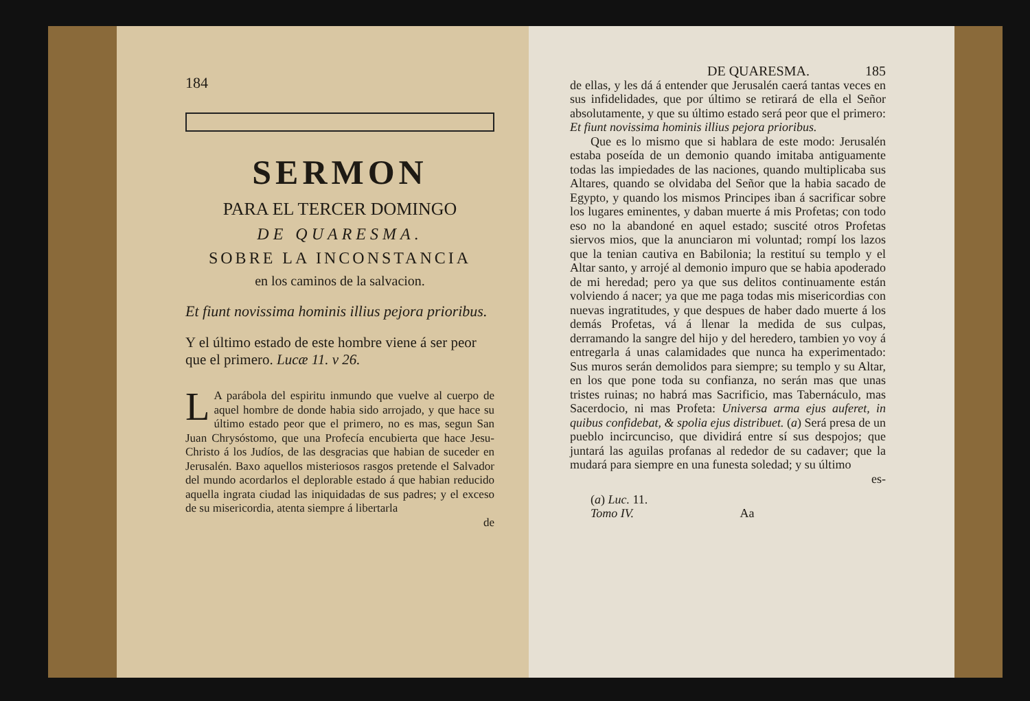184
SERMON
PARA EL TERCER DOMINGO
DE QUARESMA.
SOBRE LA INCONSTANCIA
en los caminos de la salvacion.
Et fiunt novissima hominis illius pejora prioribus.
Y el último estado de este hombre viene á ser peor que el primero. Lucæ 11. v 26.
LA parábola del espiritu inmundo que vuelve al cuerpo de aquel hombre de donde habia sido arrojado, y que hace su último estado peor que el primero, no es mas, segun San Juan Chrysóstomo, que una Profecía encubierta que hace Jesu-Christo á los Judíos, de las desgracias que habian de suceder en Jerusalén. Baxo aquellos misteriosos rasgos pretende el Salvador del mundo acordarlos el deplorable estado á que habian reducido aquella ingrata ciudad las iniquidadas de sus padres; y el exceso de su misericordia, atenta siempre á libertarla
de
DE QUARESMA. 185
de ellas, y les dá á entender que Jerusalén caerá tantas veces en sus infidelidades, que por último se retirará de ella el Señor absolutamente, y que su último estado será peor que el primero: Et fiunt novissima hominis illius pejora prioribus.
Que es lo mismo que si hablara de este modo: Jerusalén estaba poseída de un demonio quando imitaba antiguamente todas las impiedades de las naciones, quando multiplicaba sus Altares, quando se olvidaba del Señor que la habia sacado de Egypto, y quando los mismos Principes iban á sacrificar sobre los lugares eminentes, y daban muerte á mis Profetas; con todo eso no la abandoné en aquel estado; suscité otros Profetas siervos mios, que la anunciaron mi voluntad; rompí los lazos que la tenian cautiva en Babilonia; la restituí su templo y el Altar santo, y arrojé al demonio impuro que se habia apoderado de mi heredad; pero ya que sus delitos continuamente están volviendo á nacer; ya que me paga todas mis misericordias con nuevas ingratitudes, y que despues de haber dado muerte á los demás Profetas, vá á llenar la medida de sus culpas, derramando la sangre del hijo y del heredero, tambien yo voy á entregarla á unas calamidades que nunca ha experimentado: Sus muros serán demolidos para siempre; su templo y su Altar, en los que pone toda su confianza, no serán mas que unas tristes ruinas; no habrá mas Sacrificio, mas Tabernáculo, mas Sacerdocio, ni mas Profeta: Universa arma ejus auferet, in quibus confidebat, & spolia ejus distribuet. (a) Será presa de un pueblo incircunciso, que dividirá entre sí sus despojos; que juntará las aguilas profanas al rededor de su cadaver; que la mudará para siempre en una funesta soledad; y su último
es-
(a) Luc. 11.
Tomo IV. Aa